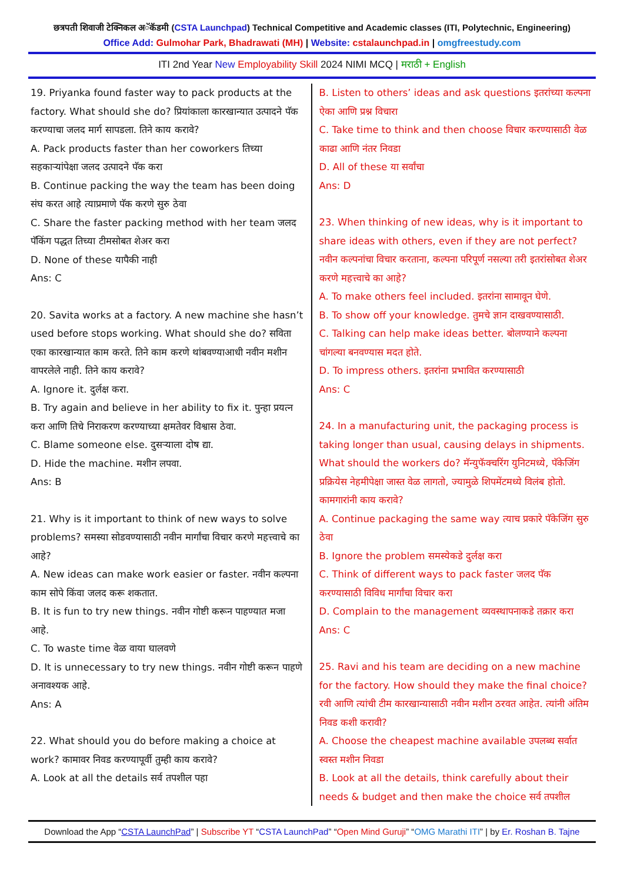छत्रपती शिवाजी टेक्निकल अॅकॅडमी (CSTA Launchpad) Technical Competitive and Academic classes (ITI, Polytechnic, Engineering)
Office Add: Gulmohar Park, Bhadrawati (MH) | Website: cstalaunchpad.in | omgfreestudy.com
ITI 2nd Year New Employability Skill 2024 NIMI MCQ | मराठी + English
19. Priyanka found faster way to pack products at the factory. What should she do? प्रियांकाला कारखान्यात उत्पादने पॅक करण्याचा जलद मार्ग सापडला. तिने काय करावे?
A. Pack products faster than her coworkers तिच्या सहकाऱ्यांपेक्षा जलद उत्पादने पॅक करा
B. Continue packing the way the team has been doing संघ करत आहे त्याप्रमाणे पॅक करणे सुरु ठेवा
C. Share the faster packing method with her team जलद पॅकिंग पद्धत तिच्या टीमसोबत शेअर करा
D. None of these यापैकी नाही
Ans: C
20. Savita works at a factory. A new machine she hasn’t used before stops working. What should she do? सविता एका कारखान्यात काम करते. तिने काम करणे थांबवण्याआधी नवीन मशीन वापरलेले नाही. तिने काय करावे?
A. Ignore it. दुर्लक्ष करा.
B. Try again and believe in her ability to fix it. पुन्हा प्रयत्न करा आणि तिचे निराकरण करण्याच्या क्षमतेवर विश्वास ठेवा.
C. Blame someone else. दुसऱ्याला दोष द्या.
D. Hide the machine. मशीन लपवा.
Ans: B
21. Why is it important to think of new ways to solve problems? समस्या सोडवण्यासाठी नवीन मार्गांचा विचार करणे महत्त्वाचे का आहे?
A. New ideas can make work easier or faster. नवीन कल्पना काम सोपे किंवा जलद करू शकतात.
B. It is fun to try new things. नवीन गोष्टी करून पाहण्यात मजा आहे.
C. To waste time वेळ वाया घालवणे
D. It is unnecessary to try new things. नवीन गोष्टी करून पाहणे अनावश्यक आहे.
Ans: A
22. What should you do before making a choice at work? कामावर निवड करण्यापूर्वी तुम्ही काय करावे?
A. Look at all the details सर्व तपशील पहा
B. Listen to others’ ideas and ask questions इतरांच्या कल्पना ऐका आणि प्रश्न विचारा
C. Take time to think and then choose विचार करण्यासाठी वेळ काढा आणि नंतर निवडा
D. All of these या सर्वांचा
Ans: D
23. When thinking of new ideas, why is it important to share ideas with others, even if they are not perfect? नवीन कल्पनांचा विचार करताना, कल्पना परिपूर्ण नसल्या तरी इतरांसोबत शेअर करणे महत्त्वाचे का आहे?
A. To make others feel included. इतरांना सामावून घेणे.
B. To show off your knowledge. तुमचे ज्ञान दाखवण्यासाठी.
C. Talking can help make ideas better. बोलण्याने कल्पना चांगल्या बनवण्यास मदत होते.
D. To impress others. इतरांना प्रभावित करण्यासाठी
Ans: C
24. In a manufacturing unit, the packaging process is taking longer than usual, causing delays in shipments. What should the workers do? मॅन्युफॅक्चरिंग युनिटमध्ये, पॅकेजिंग प्रक्रियेस नेहमीपेक्षा जास्त वेळ लागतो, ज्यामुळे शिपमेंटमध्ये विलंब होतो. कामगारांनी काय करावे?
A. Continue packaging the same way त्याच प्रकारे पॅकेजिंग सुरु ठेवा
B. Ignore the problem समस्येकडे दुर्लक्ष करा
C. Think of different ways to pack faster जलद पॅक करण्यासाठी विविध मार्गांचा विचार करा
D. Complain to the management व्यवस्थापनाकडे तक्रार करा
Ans: C
25. Ravi and his team are deciding on a new machine for the factory. How should they make the final choice? रवी आणि त्यांची टीम कारखान्यासाठी नवीन मशीन ठरवत आहेत. त्यांनी अंतिम निवड कशी करावी?
A. Choose the cheapest machine available उपलब्ध सर्वात स्वस्त मशीन निवडा
B. Look at all the details, think carefully about their needs & budget and then make the choice सर्व तपशील
Download the App “CSTA LaunchPad” | Subscribe YT “CSTA LaunchPad” “Open Mind Guruji” “OMG Marathi ITI” | by Er. Roshan B. Tajne